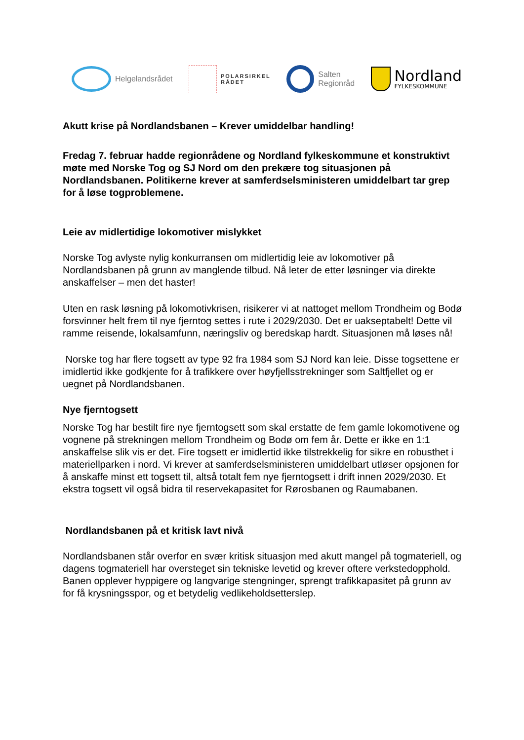Helgelandsrådet
POLARSIRKEL
RÅDET
Salten
Regionråd
Nordland
FYLKESKOMMUNE
Akutt krise på Nordlandsbanen – Krever umiddelbar handling!
Fredag 7. februar hadde regionrådene og Nordland fylkeskommune et konstruktivt møte med Norske Tog og SJ Nord om den prekære tog situasjonen på Nordlandsbanen. Politikerne krever at samferdselsministeren umiddelbart tar grep for å løse togproblemene.
Leie av midlertidige lokomotiver mislykket
Norske Tog avlyste nylig konkurransen om midlertidig leie av lokomotiver på Nordlandsbanen på grunn av manglende tilbud. Nå leter de etter løsninger via direkte anskaffelser – men det haster!
Uten en rask løsning på lokomotivkrisen, risikerer vi at nattoget mellom Trondheim og Bodø forsvinner helt frem til nye fjerntog settes i rute i 2029/2030. Det er uakseptabelt! Dette vil ramme reisende, lokalsamfunn, næringsliv og beredskap hardt. Situasjonen må løses nå!
Norske tog har flere togsett av type 92 fra 1984 som SJ Nord kan leie. Disse togsettene er imidlertid ikke godkjente for å trafikkere over høyfjellsstrekninger som Saltfjellet og er uegnet på Nordlandsbanen.
Nye fjerntogsett
Norske Tog har bestilt fire nye fjerntogsett som skal erstatte de fem gamle lokomotivene og vognene på strekningen mellom Trondheim og Bodø om fem år. Dette er ikke en 1:1 anskaffelse slik vis er det. Fire togsett er imidlertid ikke tilstrekkelig for sikre en robusthet i materiellparken i nord. Vi krever at samferdselsministeren umiddelbart utløser opsjonen for å anskaffe minst ett togsett til, altså totalt fem nye fjerntogsett i drift innen 2029/2030. Et ekstra togsett vil også bidra til reservekapasitet for Rørosbanen og Raumabanen.
Nordlandsbanen på et kritisk lavt nivå
Nordlandsbanen står overfor en svær kritisk situasjon med akutt mangel på togmateriell, og dagens togmateriell har oversteget sin tekniske levetid og krever oftere verkstedopphold. Banen opplever hyppigere og langvarige stengninger, sprengt trafikkapasitet på grunn av for få krysningsspor, og et betydelig vedlikeholdsetterslep.